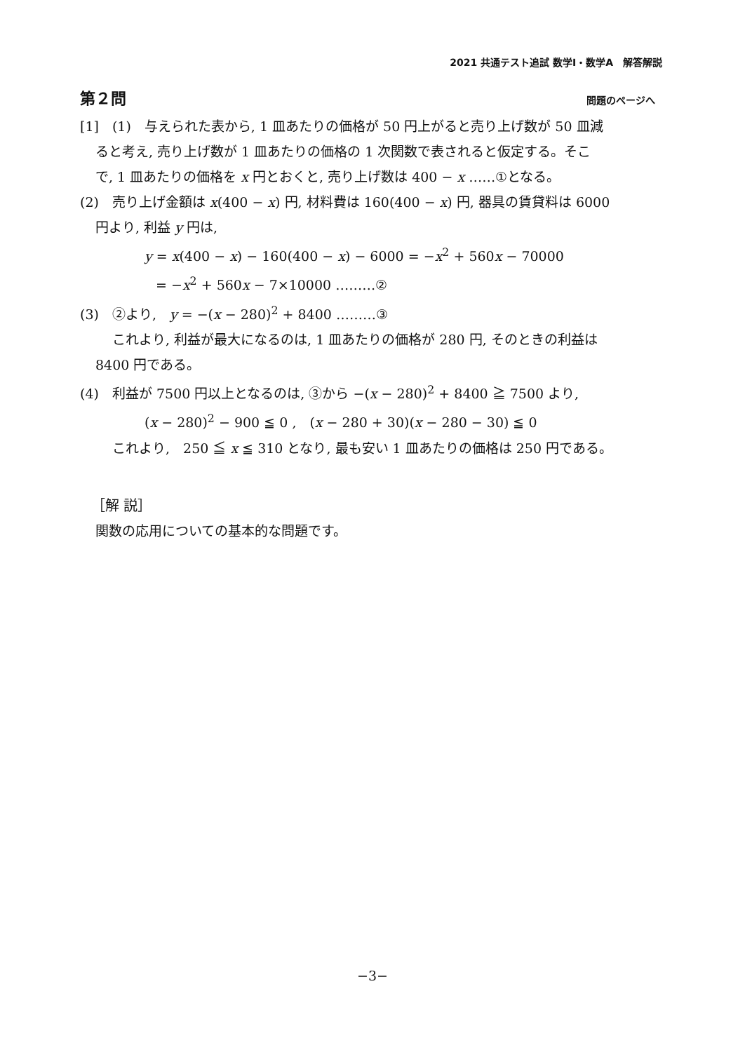2021 共通テスト追試 数学Ⅰ・数学A　解答解説
第２問 問題のページへ
[1]　(1)　与えられた表から, 1 皿あたりの価格が 50 円上がると売り上げ数が 50 皿減
ると考え, 売り上げ数が 1 皿あたりの価格の 1 次関数で表されると仮定する。そこ
で, 1 皿あたりの価格を x 円とおくと, 売り上げ数は 400 − x ……①となる。
(2)　売り上げ金額は x(400 − x) 円, 材料費は 160(400 − x) 円, 器具の賃貸料は 6000
円より, 利益 y 円は,
y = x(400 − x) − 160(400 − x) − 6000 = −x<sup>2</sup> + 560x − 70000
= −x<sup>2</sup> + 560x − 7×10000 ………②
(3)　②より,　y = −(x − 280)<sup>2</sup> + 8400 ………③
これより, 利益が最大になるのは, 1 皿あたりの価格が 280 円, そのときの利益は
8400 円である。
(4)　利益が 7500 円以上となるのは, ③から −(x − 280)<sup>2</sup> + 8400 ≧ 7500 より,
(x − 280)<sup>2</sup> − 900 ≦ 0 ,　(x − 280 + 30)(x − 280 − 30) ≦ 0
これより,　250 ≦ x ≦ 310 となり, 最も安い 1 皿あたりの価格は 250 円である。
［解 説］
関数の応用についての基本的な問題です。
−3−